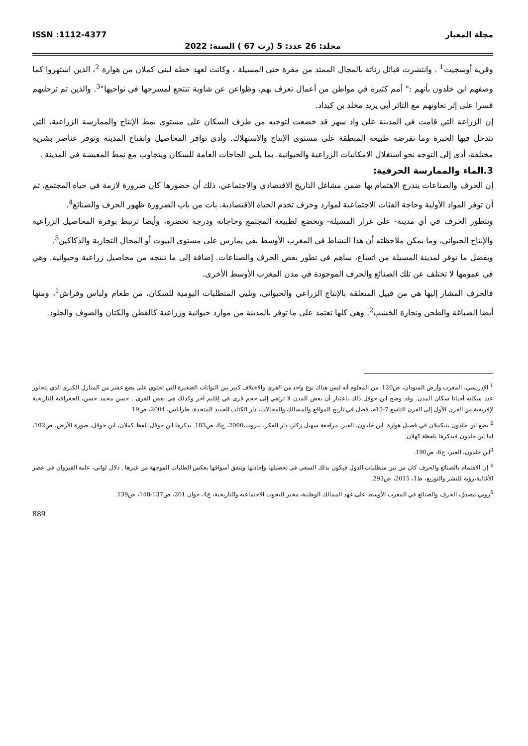مجلة المعيار ISSN :1112-4377
مجلد: 26 عدد: 5 (رت 67 ) السنة: 2022
وقرية أوسجيت<sup>1</sup> . وانتشرت قبائل زناتة بالمجال الممتد من مقرة حتى المسيلة ، وكانت لعهد خطة لبني كملان من هوارة <sup>2</sup>، الذين اشتهروا كما وصفهم ابن خلدون بأنهم :" أمم كثيرة في مواطن من أعمال تعرف بهم، وظواعن عن شاوية تنتجع لمسرحها في نواحيها"<sup>3</sup>. والذين تم ترحليهم قسرا على إثر تعاونهم مع الثائر أبي يزيد مخلد بن كيداد.
إن الزراعة التي قامت في المدينة على واد سهر قد خضعت لتوجيه من طرف السكان على مستوى نمط الإنتاج والممارسة الزراعية، التي تتدخل فيها الخبرة وما تفرضه طبيعة المنطقة على مستوى الإنتاج والاستهلاك. وأدى توافر المحاصيل وانفتاح المدينة وتوفر عناصر بشرية مختلفة، أدى إلى التوجه نحو استغلال الامكانيات الزراعية والحيوانية. بما يلبي الحاجات العامة للسكان ويتجاوب مع نمط المعيشة في المدينة .
3.الماء والممارسة الحرفية:
إن الحرف والصناعات يندرج الاهتمام بها ضمن مشاغل التاريخ الاقتصادي والاجتماعي، ذلك أن حضورها كان ضرورة لازمة في حياة المجتمع، ثم أن توفر المواد الأولية وحاجة الفئات الاجتماعية لموارد وحرف تخدم الحياة الاقتصادية، بات من باب الضرورة ظهور الحرف والصنائع<sup>4</sup>.
وتتطور الحرف في أي مدينة- على غرار المسيلة- وتخضع لطبيعة المجتمع وحاجاته ودرجة تحضره، وأيضا ترتبط بوفرة المحاصيل الزراعية والإنتاج الحيواني، وما يمكن ملاحظته أن هذا النشاط في المغرب الأوسط بقي يمارس على مستوى البيوت أو المحال التجارية والدكاكين<sup>5</sup>.
وبفضل ما توفر لمدينة المسيلة من اتساع، ساهم في تطور بعض الحرف والصناعات. إضافة إلى ما تنتجه من محاصيل زراعية وحيوانية. وهي في عمومها لا تختلف عن تلك الصنائع والحرف الموجودة في مدن المغرب الأوسط الأخرى.
فالحرف المشار إليها هي من قبيل المتعلقة بالإنتاج الزراعي والحيواني، وتلبي المتطلبات اليومية للسكان، من طعام ولباس وفراش<sup>1</sup>، ومنها أيضا الصباغة والطحن ونجارة الخشب<sup>2</sup>. وهي كلها تعتمد على ما توفر بالمدينة من موارد حيوانية وزراعية كالقطن والكتان والصوف والجلود.
<sup>1</sup> الإدريسي، المغرب وأرض السودان، ص120. من المعلوم أنه ليس هناك نوع واحد من القرى والاختلاف كبير بين النواتات الصغيرة التي تحتوي على بضع عشر من المنازل الكبرى الذي يتجاوز عدد سكانه أحيانا سكان المدن. وقد وضح ابن حوقل ذلك باعتبار أن بعض المدن لا ترتقي إلى حجم قرى في إقليم آخر وكذلك هي بعض القرى . حسن محمد حسن، الجغرافية التاريخية لإفريقية من القرن الأول إلى القرن التاسع 7-15م، فصل في تاريخ المواقع والمسالك والمجالات، دار الكتاب الجديد المتحدة، طرابلس، 2004، ص19
<sup>2</sup> يضع ابن خلدون بنيكملان في فصيل هوارة. ابن خلدون، العبر، مراجعة سهيل زكار، دار الفكر، بيروت،2000، ج6، ص183. يذكرها ابن حوقل بلفظ كملان، ابن حوقل، صورة الأرض، ص102، اما ابن خلدون فيذكرها بلفظة كهلان.
<sup>3</sup> ابن خلدون، العبر، ج6، ص190.
<sup>4</sup> إن الاهتمام بالصنائع والحرف كان من بين متطلبات الدول فيكون بذلك السعي في تحصيلها وإجادتها وتنفق أسواقها يعكس الطلبات الموجهة من غيرها . دلال لواتي، عامة القيروان في عصر الأغالبة،رؤية للنشر والتوزيع، ط1، 2015، ص293.
<sup>5</sup> روبي مصدق، الحرف والصنائع في المغرب الأوسط على عهد الممالك الوطنية، مخبر البحوث الاجتماعية والتاريخية، ع4، جوان 201، ص137-148، ص139.
889